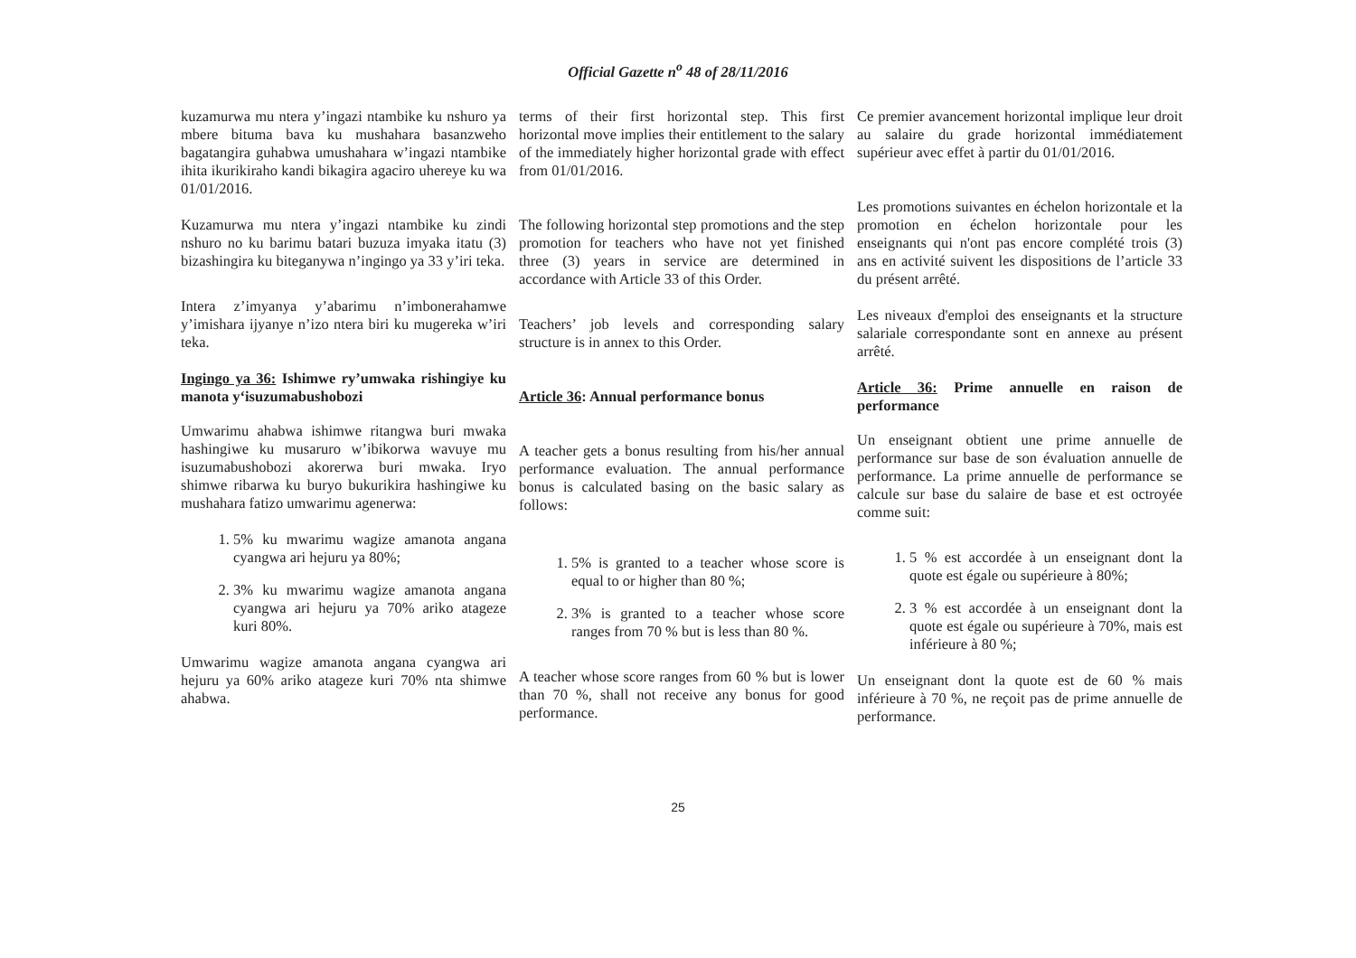Official Gazette n<sup>o</sup> 48 of 28/11/2016
kuzamurwa mu ntera y’ingazi ntambike ku nshuro ya mbere bituma bava ku mushahara basanzweho bagatangira guhabwa umushahara w’ingazi ntambike ihita ikurikiraho kandi bikagira agaciro uhereye ku wa 01/01/2016.
Kuzamurwa mu ntera y’ingazi ntambike ku zindi nshuro no ku barimu batari buzuza imyaka itatu (3) bizashingira ku biteganywa n’ingingo ya 33 y’iri teka.
Intera z’imyanya y’abarimu n’imbonerahamwe y’imishara ijyanye n’izo ntera biri ku mugereka w’iri teka.
Ingingo ya 36: Ishimwe ry’umwaka rishingiye ku manota y‘isuzumabushobozi
Umwarimu ahabwa ishimwe ritangwa buri mwaka hashingiwe ku musaruro w’ibikorwa wavuye mu isuzumabushobozi akorerwa buri mwaka. Iryo shimwe ribarwa ku buryo bukurikira hashingiwe ku mushahara fatizo umwarimu agenerwa:
1. 5% ku mwarimu wagize amanota angana cyangwa ari hejuru ya 80%;
2. 3% ku mwarimu wagize amanota angana cyangwa ari hejuru ya 70% ariko atageze kuri 80%.
Umwarimu wagize amanota angana cyangwa ari hejuru ya 60% ariko atageze kuri 70% nta shimwe ahabwa.
terms of their first horizontal step. This first horizontal move implies their entitlement to the salary of the immediately higher horizontal grade with effect from 01/01/2016.
The following horizontal step promotions and the step promotion for teachers who have not yet finished three (3) years in service are determined in accordance with Article 33 of this Order.
Teachers’ job levels and corresponding salary structure is in annex to this Order.
Article 36: Annual performance bonus
A teacher gets a bonus resulting from his/her annual performance evaluation. The annual performance bonus is calculated basing on the basic salary as follows:
1. 5% is granted to a teacher whose score is equal to or higher than 80 %;
2. 3% is granted to a teacher whose score ranges from 70 % but is less than 80 %.
A teacher whose score ranges from 60 % but is lower than 70 %, shall not receive any bonus for good performance.
Ce premier avancement horizontal implique leur droit au salaire du grade horizontal immédiatement supérieur avec effet à partir du 01/01/2016.
Les promotions suivantes en échelon horizontale et la promotion en échelon horizontale pour les enseignants qui n'ont pas encore complété trois (3) ans en activité suivent les dispositions de l’article 33 du présent arrêté.
Les niveaux d'emploi des enseignants et la structure salariale correspondante sont en annexe au présent arrêté.
Article 36: Prime annuelle en raison de performance
Un enseignant obtient une prime annuelle de performance sur base de son évaluation annuelle de performance. La prime annuelle de performance se calcule sur base du salaire de base et est octroyée comme suit:
1. 5 % est accordée à un enseignant dont la quote est égale ou supérieure à 80%;
2. 3 % est accordée à un enseignant dont la quote est égale ou supérieure à 70%, mais est inférieure à 80 %;
Un enseignant dont la quote est de 60 % mais inférieure à 70 %, ne reçoit pas de prime annuelle de performance.
25